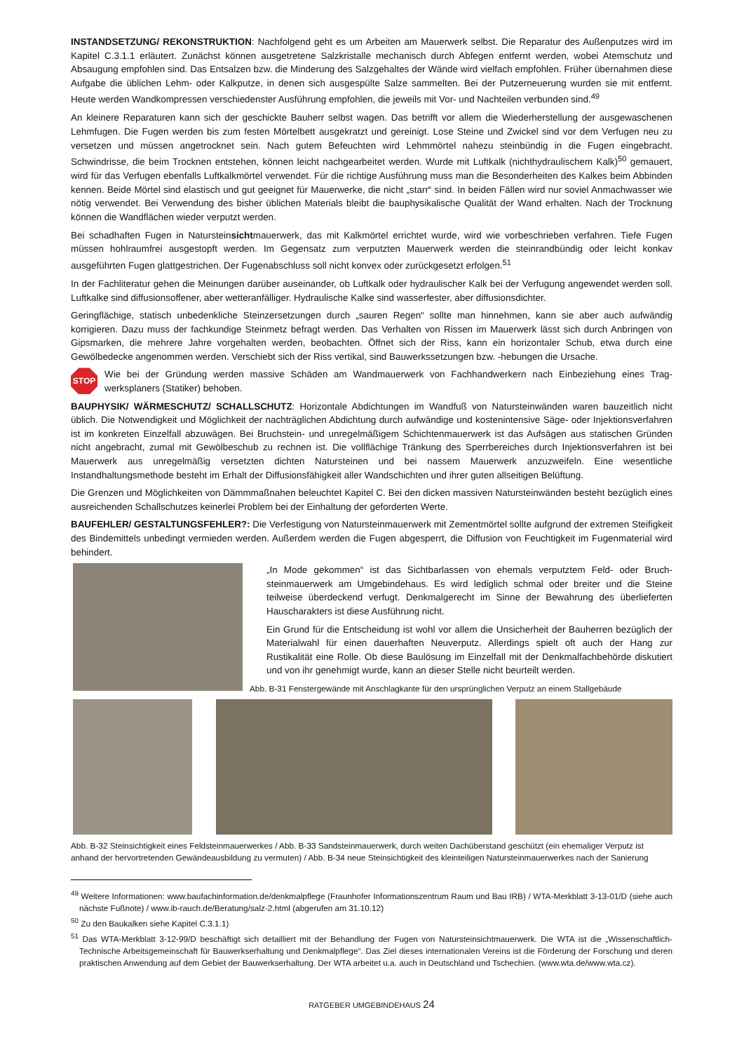INSTANDSETZUNG/ REKONSTRUKTION: Nachfolgend geht es um Arbeiten am Mauerwerk selbst. Die Reparatur des Außenputzes wird im Kapitel C.3.1.1 erläutert. Zunächst können ausgetretene Salzkristalle mechanisch durch Abfegen entfernt werden, wobei Atem­schutz und Absaugung empfohlen sind. Das Entsalzen bzw. die Minderung des Salzgehaltes der Wände wird vielfach empfohlen. Früher übernahmen diese Aufgabe die üblichen Lehm- oder Kalkputze, in denen sich ausgespülte Salze sammelten. Bei der Putzerneuerung wurden sie mit entfernt. Heute werden Wandkompressen verschiedenster Ausführung empfohlen, die jeweils mit Vor- und Nachteilen verbunden sind.<sup>49</sup>
An kleinere Reparaturen kann sich der geschickte Bauherr selbst wagen. Das betrifft vor allem die Wiederherstellung der ausgewa­schenen Lehmfugen. Die Fugen werden bis zum festen Mörtelbett ausgekratzt und gereinigt. Lose Steine und Zwickel sind vor dem Verfugen neu zu versetzen und müssen angetrocknet sein. Nach gutem Befeuchten wird Lehmmörtel nahezu steinbündig in die Fugen eingebracht. Schwindrisse, die beim Trocknen entstehen, können leicht nachgearbeitet werden. Wurde mit Luftkalk (nichthydrauli­schem Kalk)<sup>50</sup> gemauert, wird für das Verfugen ebenfalls Luftkalkmörtel verwendet. Für die richtige Ausführung muss man die Beson­derheiten des Kalkes beim Abbinden kennen. Beide Mörtel sind elastisch und gut geeignet für Mauerwerke, die nicht „starr“ sind. In beiden Fällen wird nur soviel Anmachwasser wie nötig verwendet. Bei Verwendung des bisher üblichen Materials bleibt die bauphysi­kalische Qualität der Wand erhalten. Nach der Trocknung können die Wandflächen wieder verputzt werden.
Bei schadhaften Fugen in Natursteinsichtmauerwerk, das mit Kalkmörtel errichtet wurde, wird wie vorbeschrieben verfahren. Tiefe Fugen müssen hohlraumfrei ausgestopft werden. Im Gegensatz zum verputzten Mauerwerk werden die steinrandbündig oder leicht konkav ausgeführten Fugen glattgestrichen. Der Fugenabschluss soll nicht konvex oder zurückgesetzt erfolgen.<sup>51</sup>
In der Fachliteratur gehen die Meinungen darüber auseinander, ob Luftkalk oder hydraulischer Kalk bei der Verfugung angewendet werden soll. Luftkalke sind diffusionsoffener, aber wetteranfälliger. Hydraulische Kalke sind wasserfester, aber diffusionsdichter.
Geringflächige, statisch unbedenkliche Steinzersetzungen durch „sauren Regen“ sollte man hinnehmen, kann sie aber auch aufwändig korrigieren. Dazu muss der fachkundige Steinmetz befragt werden. Das Verhalten von Rissen im Mauerwerk lässt sich durch Anbringen von Gipsmarken, die mehrere Jahre vorgehalten werden, beobachten. Öffnet sich der Riss, kann ein horizontaler Schub, etwa durch eine Gewölbedecke angenommen werden. Verschiebt sich der Riss vertikal, sind Bauwerkssetzungen bzw. -hebungen die Ursache.
STOP
Wie bei der Gründung werden massive Schäden am Wandmauerwerk von Fachhandwerkern nach Einbeziehung eines Trag­werksplaners (Statiker) behoben.
BAUPHYSIK/ WÄRMESCHUTZ/ SCHALLSCHUTZ: Horizontale Abdichtungen im Wandfuß von Natursteinwänden waren bauzeitlich nicht üblich. Die Notwendigkeit und Möglichkeit der nachträglichen Abdichtung durch aufwändige und kostenintensive Säge- oder Injekti­onsverfahren ist im konkreten Einzelfall abzuwägen. Bei Bruchstein- und unregelmäßigem Schichtenmauerwerk ist das Aufsägen aus statischen Gründen nicht angebracht, zumal mit Gewölbeschub zu rechnen ist. Die vollflächige Tränkung des Sperrbereiches durch In­jektionsverfahren ist bei Mauerwerk aus unregelmäßig versetzten dichten Natursteinen und bei nassem Mauerwerk anzuzweifeln. Eine wesentliche Instandhaltungsmethode besteht im Erhalt der Diffusionsfähigkeit aller Wandschichten und ihrer guten allseitigen Belüf­tung.
Die Grenzen und Möglichkeiten von Dämmmaßnahen beleuchtet Kapitel C. Bei den dicken massiven Natursteinwänden besteht bezüg­lich eines ausreichenden Schallschutzes keinerlei Problem bei der Einhaltung der geforderten Werte.
BAUFEHLER/ GESTALTUNGSFEHLER?: Die Verfestigung von Natursteinmauerwerk mit Zementmörtel sollte aufgrund der extremen Steifigkeit des Bindemittels unbedingt vermieden werden. Außerdem werden die Fugen abgesperrt, die Diffusion von Feuchtigkeit im Fugenmaterial wird behindert.
„In Mode gekommen“ ist das Sichtbarlassen von ehemals verputztem Feld- oder Bruch­steinmauerwerk am Umgebindehaus. Es wird lediglich schmal oder breiter und die Steine teilweise überdeckend verfugt. Denkmalgerecht im Sinne der Bewahrung des überlieferten Hauscharakters ist diese Ausführung nicht.
Ein Grund für die Entscheidung ist wohl vor allem die Unsicherheit der Bauherren bezüglich der Materialwahl für einen dauerhaften Neuverputz. Allerdings spielt oft auch der Hang zur Rustikalität eine Rolle. Ob diese Baulösung im Einzelfall mit der Denkmalfachbehörde dis­kutiert und von ihr genehmigt wurde, kann an dieser Stelle nicht beurteilt werden.
Abb. B-31 Fenstergewände mit Anschlagkante für den ursprünglichen Verputz an einem Stallgebäude
Abb. B-32 Steinsichtigkeit eines Feldsteinmauerwerkes / Abb. B-33 Sandsteinmauerwerk, durch weiten Dachüberstand geschützt (ein ehemaliger Ver­putz ist anhand der hervortretenden Gewändeausbildung zu vermuten) / Abb. B-34 neue Steinsichtigkeit des kleinteiligen Natursteinmauerwerkes nach der Sanierung
<sup>49</sup> Weitere Informationen: www.baufachinformation.de/denkmalpflege (Fraunhofer Informationszentrum Raum und Bau IRB) / WTA-Merkblatt 3-13-01/D (siehe auch nächste Fußnote) / www.ib-rauch.de/Beratung/salz-2.html (abgerufen am 31.10.12)
<sup>50</sup> Zu den Baukalken siehe Kapitel C.3.1.1)
<sup>51</sup> Das WTA-Merkblatt 3-12-99/D beschäftigt sich detailliert mit der Behandlung der Fugen von Natursteinsichtmauerwerk. Die WTA ist die „Wissen­schaftlich-Technische Arbeitsgemeinschaft für Bauwerkserhaltung und Denkmalpflege“. Das Ziel dieses internationalen Vereins ist die Förderung der Forschung und deren praktischen Anwendung auf dem Gebiet der Bauwerkserhaltung. Der WTA arbeitet u.a. auch in Deutschland und Tschechien. (www.wta.de/www.wta.cz).
RATGEBER UMGEBINDEHAUS 24